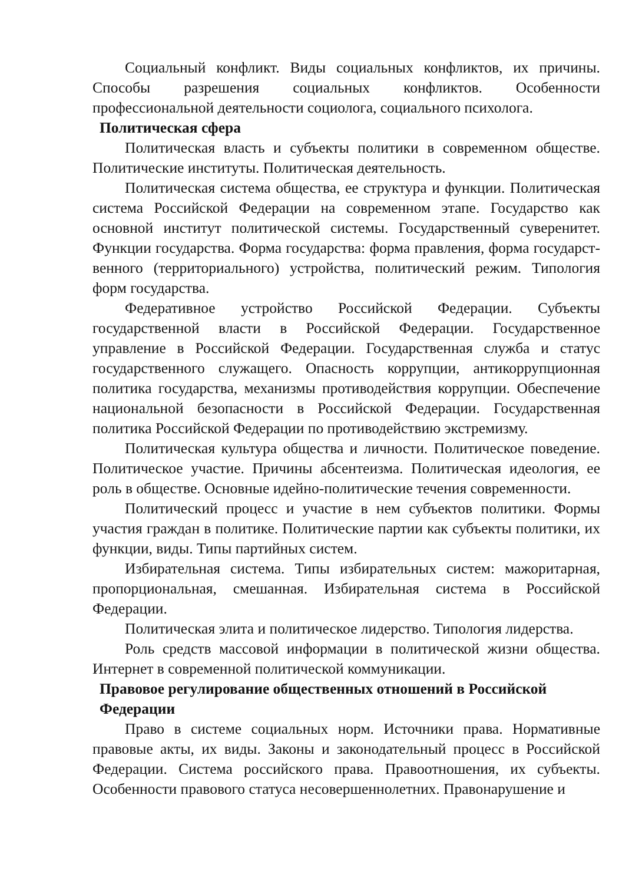Социальный конфликт. Виды социальных конфликтов, их причины. Способы разрешения социальных конфликтов. Особенности профессиональной деятельности социолога, социального психолога.
Политическая сфера
Политическая власть и субъекты политики в современном обществе. Политические институты. Политическая деятельность.
Политическая система общества, ее структура и функции. Политическая система Российской Федерации на современном этапе. Государство как основной институт политической системы. Государственный суверенитет. Функции государства. Форма государства: форма правления, форма государст-венного (территориального) устройства, политический режим. Типология форм государства.
Федеративное устройство Российской Федерации. Субъекты государственной власти в Российской Федерации. Государственное управление в Российской Федерации. Государственная служба и статус государственного служащего. Опасность коррупции, антикоррупционная политика государства, механизмы противодействия коррупции. Обеспечение национальной безопасности в Российской Федерации. Государственная политика Российской Федерации по противодействию экстремизму.
Политическая культура общества и личности. Политическое поведение. Политическое участие. Причины абсентеизма. Политическая идеология, ее роль в обществе. Основные идейно-политические течения современности.
Политический процесс и участие в нем субъектов политики. Формы участия граждан в политике. Политические партии как субъекты политики, их функции, виды. Типы партийных систем.
Избирательная система. Типы избирательных систем: мажоритарная, пропорциональная, смешанная. Избирательная система в Российской Федерации.
Политическая элита и политическое лидерство. Типология лидерства.
Роль средств массовой информации в политической жизни общества. Интернет в современной политической коммуникации.
Правовое регулирование общественных отношений в Российской Федерации
Право в системе социальных норм. Источники права. Нормативные правовые акты, их виды. Законы и законодательный процесс в Российской Федерации. Система российского права. Правоотношения, их субъекты. Особенности правового статуса несовершеннолетних. Правонарушение и